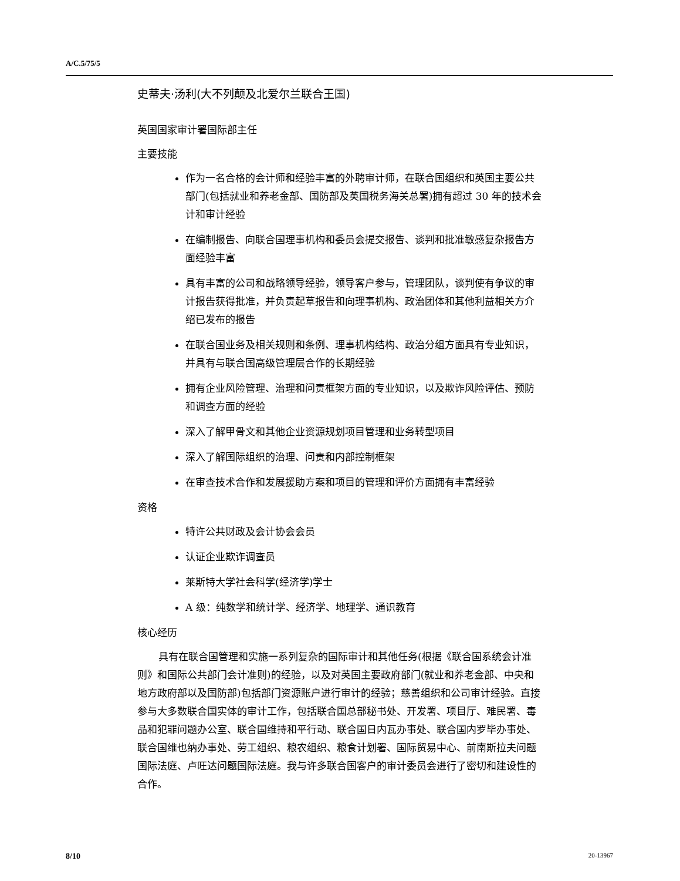A/C.5/75/5
史蒂夫·汤利(大不列颠及北爱尔兰联合王国)
英国国家审计署国际部主任
主要技能
作为一名合格的会计师和经验丰富的外聘审计师，在联合国组织和英国主要公共部门(包括就业和养老金部、国防部及英国税务海关总署)拥有超过 30 年的技术会计和审计经验
在编制报告、向联合国理事机构和委员会提交报告、谈判和批准敏感复杂报告方面经验丰富
具有丰富的公司和战略领导经验，领导客户参与，管理团队，谈判使有争议的审计报告获得批准，并负责起草报告和向理事机构、政治团体和其他利益相关方介绍已发布的报告
在联合国业务及相关规则和条例、理事机构结构、政治分组方面具有专业知识，并具有与联合国高级管理层合作的长期经验
拥有企业风险管理、治理和问责框架方面的专业知识，以及欺诈风险评估、预防和调查方面的经验
深入了解甲骨文和其他企业资源规划项目管理和业务转型项目
深入了解国际组织的治理、问责和内部控制框架
在审查技术合作和发展援助方案和项目的管理和评价方面拥有丰富经验
资格
特许公共财政及会计协会会员
认证企业欺诈调查员
莱斯特大学社会科学(经济学)学士
A 级：纯数学和统计学、经济学、地理学、通识教育
核心经历
具有在联合国管理和实施一系列复杂的国际审计和其他任务(根据《联合国系统会计准则》和国际公共部门会计准则)的经验，以及对英国主要政府部门(就业和养老金部、中央和地方政府部以及国防部)包括部门资源账户进行审计的经验；慈善组织和公司审计经验。直接参与大多数联合国实体的审计工作，包括联合国总部秘书处、开发署、项目厅、难民署、毒品和犯罪问题办公室、联合国维持和平行动、联合国日内瓦办事处、联合国内罗毕办事处、联合国维也纳办事处、劳工组织、粮农组织、粮食计划署、国际贸易中心、前南斯拉夫问题国际法庭、卢旺达问题国际法庭。我与许多联合国客户的审计委员会进行了密切和建设性的合作。
8/10 20-13967